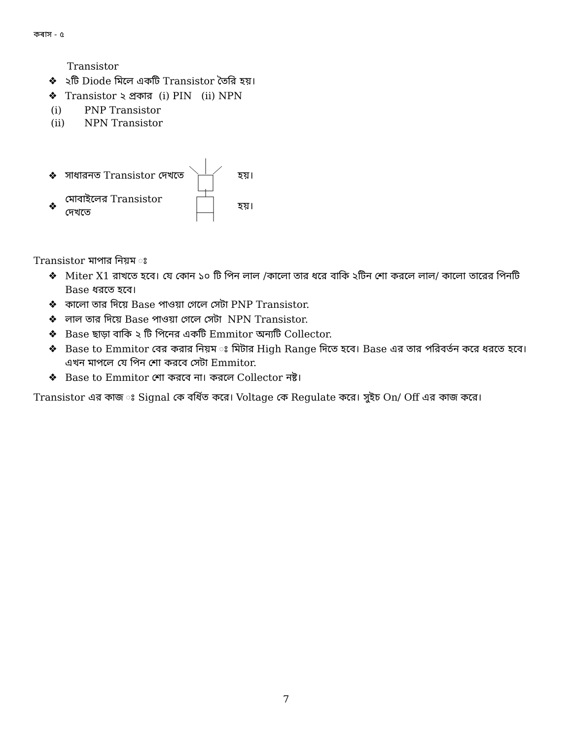কৰাস - ৫
Transistor
❖ ২টি Diode মিলে একটি Transistor তৈরি হয়।
❖ Transistor ২ প্রকার (i) PIN (ii) NPN
(i) PNP Transistor
(ii) NPN Transistor
❖ সাধারনত Transistor দেখতে হয়।
❖ মোবাইলের Transistor দেখতে হয়।
Transistor মাপার নিয়ম ঃ
❖ Miter X1 রাখতে হবে। যে কোন ১০ টি পিন লাল /কালো তার ধরে বাকি ২টিন শো করলে লাল/ কালো তারের পিনটি Base ধরতে হবে।
❖ কালো তার দিয়ে Base পাওয়া গেলে সেটা PNP Transistor.
❖ লাল তার দিয়ে Base পাওয়া গেলে সেটা NPN Transistor.
❖ Base ছাড়া বাকি ২ টি পিনের একটি Emmitor অন্যটি Collector.
❖ Base to Emmitor বের করার নিয়ম ঃ মিটার High Range দিতে হবে। Base এর তার পরিবর্তন করে ধরতে হবে। এখন মাপলে যে পিন শো করবে সেটা Emmitor.
❖ Base to Emmitor শো করবে না। করলে Collector নষ্ট।
Transistor এর কাজ ঃ Signal কে বর্ধিত করে। Voltage কে Regulate করে। সুইচ On/ Off এর কাজ করে।
7